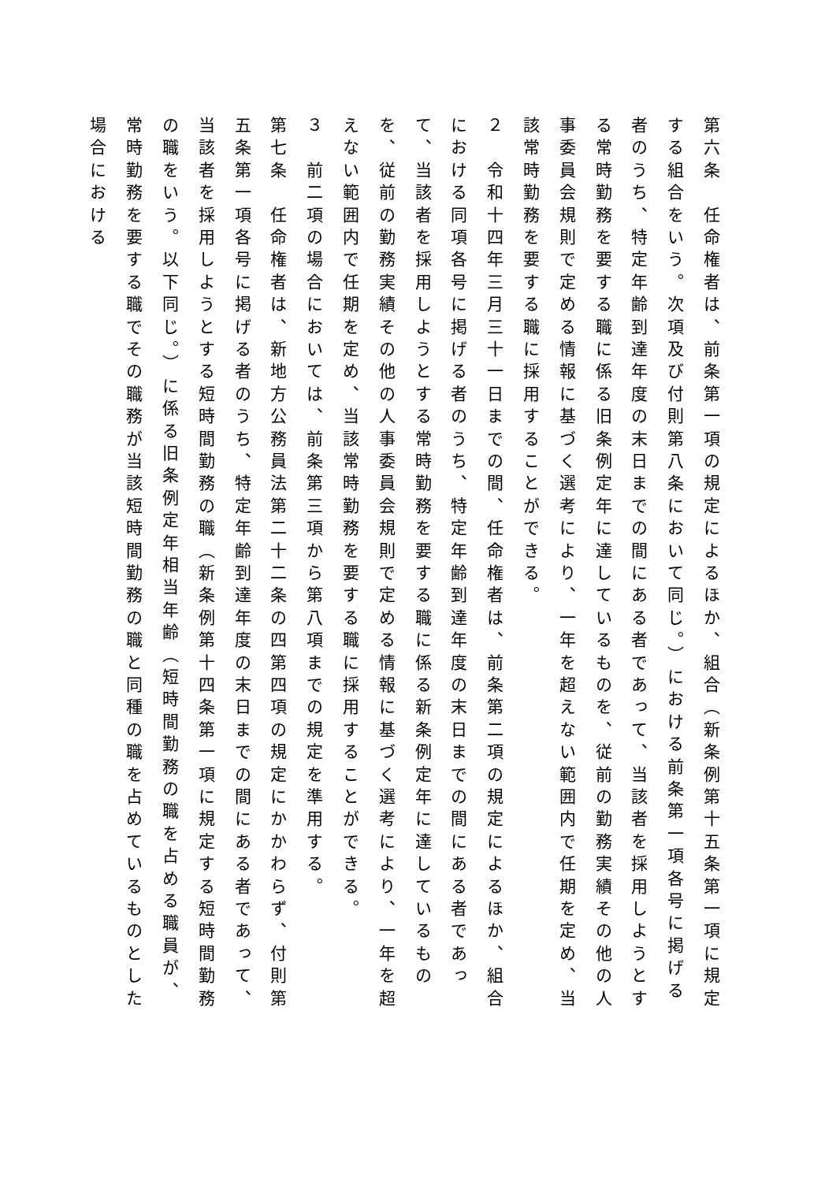第六条　任命権者は、前条第一項の規定によるほか、組合（新条例第十五条第一項に規定する組合をいう。次項及び付則第八条において同じ。）における前条第一項各号に掲げる者のうち、特定年齢到達年度の末日までの間にある者であって、当該者を採用しようとする常時勤務を要する職に係る旧条例定年に達しているものを、従前の勤務実績その他の人事委員会規則で定める情報に基づく選考により、一年を超えない範囲内で任期を定め、当該常時勤務を要する職に採用することができる。
２　令和十四年三月三十一日までの間、任命権者は、前条第二項の規定によるほか、組合における同項各号に掲げる者のうち、特定年齢到達年度の末日までの間にある者であって、当該者を採用しようとする常時勤務を要する職に係る新条例定年に達しているものを、従前の勤務実績その他の人事委員会規則で定める情報に基づく選考により、一年を超えない範囲内で任期を定め、当該常時勤務を要する職に採用することができる。
３　前二項の場合においては、前条第三項から第八項までの規定を準用する。
第七条　任命権者は、新地方公務員法第二十二条の四第四項の規定にかかわらず、付則第五条第一項各号に掲げる者のうち、特定年齢到達年度の末日までの間にある者であって、当該者を採用しようとする短時間勤務の職（新条例第十四条第一項に規定する短時間勤務の職をいう。以下同じ。）に係る旧条例定年相当年齢（短時間勤務の職を占める職員が、常時勤務を要する職でその職務が当該短時間勤務の職と同種の職を占めているものとした場合における